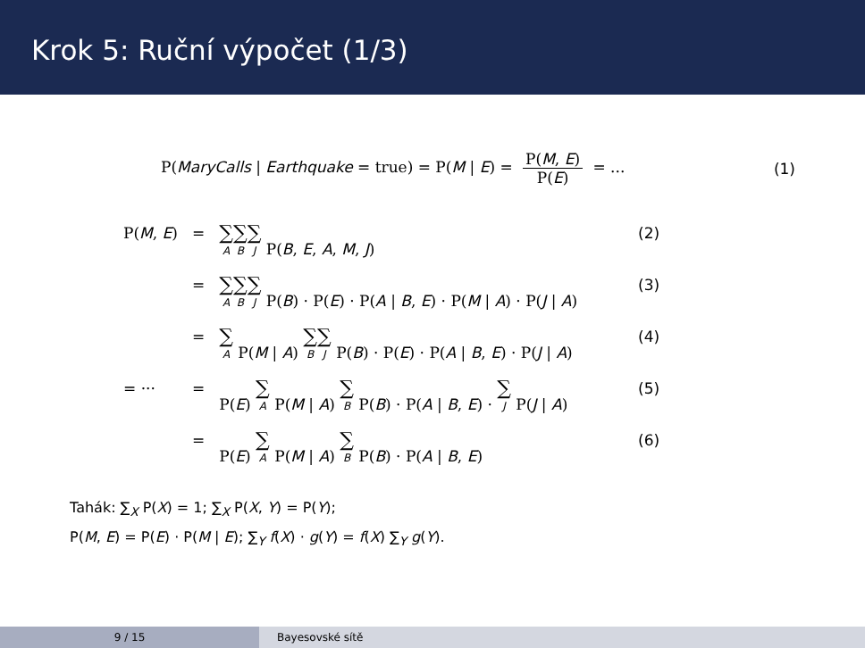Krok 5: Ruční výpočet (1/3)
P(MaryCalls | Earthquake = true) = P(M | E) = P(M, E) P(E) = ... (1)
| P( M , E ) | = | ∑<sub>A</sub> ∑<sub>B</sub> ∑<sub>J</sub> P( B , E , A , M , J ) | (2) |
| | = | ∑<sub>A</sub> ∑<sub>B</sub> ∑<sub>J</sub> P( B ) · P( E ) · P( A / B , E ) · P( M / A ) · P( J / A ) | (3) |
| | = | ∑<sub>A</sub> P( M / A ) ∑<sub>B</sub> ∑<sub>J</sub> P( B ) · P( E ) · P( A / B , E ) · P( J / A ) | (4) |
| = ··· | = | P( E ) ∑<sub>A</sub> P( M / A ) ∑<sub>B</sub> P( B ) · P( A / B , E ) · ∑<sub>J</sub> P( J / A ) | (5) |
| | = | P( E ) ∑<sub>A</sub> P( M / A ) ∑<sub>B</sub> P( B ) · P( A / B , E ) | (6) |
Tahák: ∑<sub>X</sub> P(X) = 1; ∑<sub>X</sub> P(X, Y) = P(Y);
P(M, E) = P(E) · P(M | E); ∑<sub>Y</sub> f(X) · g(Y) = f(X) ∑<sub>Y</sub> g(Y).
9 / 15 Bayesovské sítě